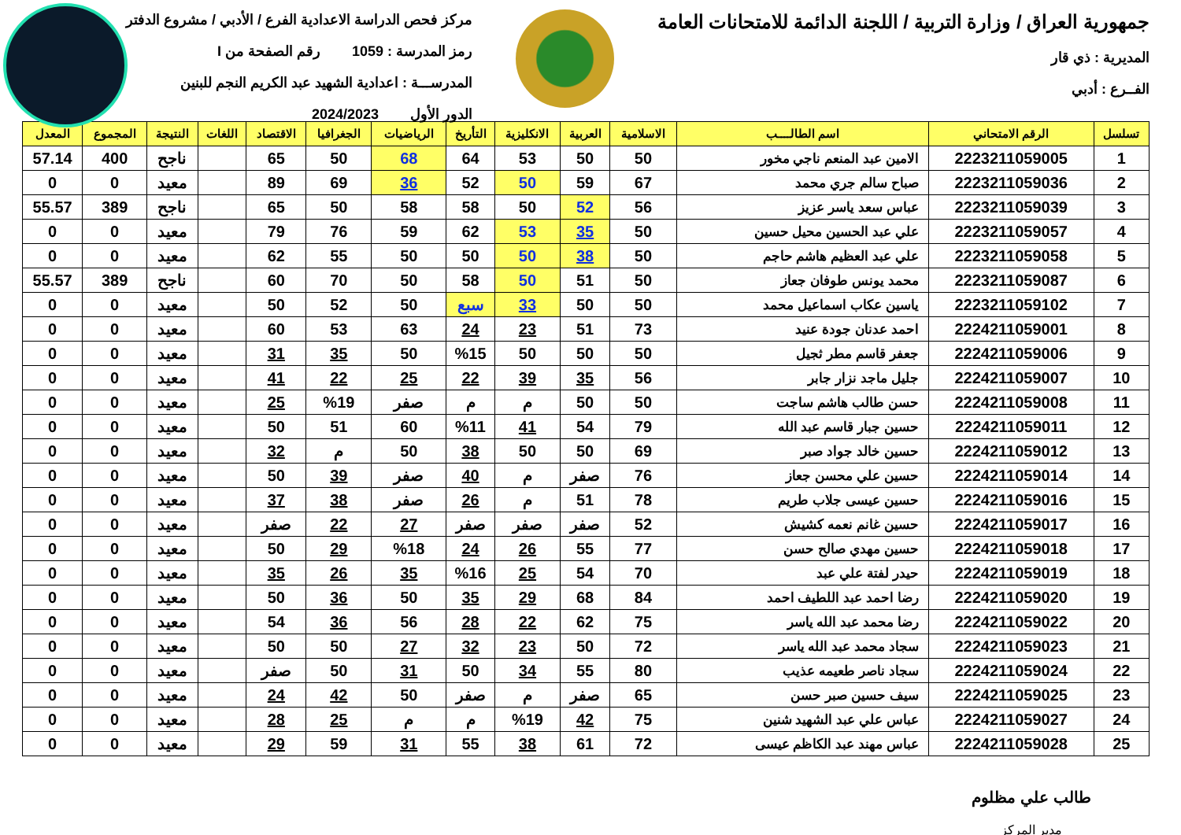جمهورية العراق / وزارة التربية / اللجنة الدائمة للامتحانات العامة
المديرية : ذي قار
الفــرع : أدبي
مركز فحص الدراسة الاعدادية الفرع / الأدبي / مشروع الدفتر
رمز المدرسة : 1059 رقم الصفحة من I
المدرســـة : اعدادية الشهيد عبد الكريم النجم للبنين
الدور الأول 2024/2023
| تسلسل | الرقم الامتحاني | اسم الطالــــب | الاسلامية | العربية | الانكليزية | التأريخ | الرياضيات | الجغرافيا | الاقتصاد | اللغات | النتيجة | المجموع | المعدل |
| --- | --- | --- | --- | --- | --- | --- | --- | --- | --- | --- | --- | --- | --- |
| 1 | 2223211059005 | الامين عبد المنعم ناجي مخور | 50 | 50 | 53 | 64 | 68 | 50 | 65 | | ناجح | 400 | 57.14 |
| 2 | 2223211059036 | صباح سالم جري محمد | 67 | 59 | 50 | 52 | 36 | 69 | 89 | | معيد | 0 | 0 |
| 3 | 2223211059039 | عباس سعد ياسر عزيز | 56 | 52 | 50 | 58 | 58 | 50 | 65 | | ناجح | 389 | 55.57 |
| 4 | 2223211059057 | علي عبد الحسين محيل حسين | 50 | 35 | 53 | 62 | 59 | 76 | 79 | | معيد | 0 | 0 |
| 5 | 2223211059058 | علي عبد العظيم هاشم حاجم | 50 | 38 | 50 | 50 | 50 | 55 | 62 | | معيد | 0 | 0 |
| 6 | 2223211059087 | محمد يونس طوفان جعاز | 50 | 51 | 50 | 58 | 50 | 70 | 60 | | ناجح | 389 | 55.57 |
| 7 | 2223211059102 | ياسين عكاب اسماعيل محمد | 50 | 50 | 33 | سبع | 50 | 52 | 50 | | معيد | 0 | 0 |
| 8 | 2224211059001 | احمد عدنان جودة عنيد | 73 | 51 | 23 | 24 | 63 | 53 | 60 | | معيد | 0 | 0 |
| 9 | 2224211059006 | جعفر قاسم مطر ثجيل | 50 | 50 | 50 | %15 | 50 | 35 | 31 | | معيد | 0 | 0 |
| 10 | 2224211059007 | جليل ماجد نزار جابر | 56 | 35 | 39 | 22 | 25 | 22 | 41 | | معيد | 0 | 0 |
| 11 | 2224211059008 | حسن طالب هاشم ساجت | 50 | 50 | م | م | صفر | %19 | 25 | | معيد | 0 | 0 |
| 12 | 2224211059011 | حسين جبار قاسم عبد الله | 79 | 54 | 41 | %11 | 60 | 51 | 50 | | معيد | 0 | 0 |
| 13 | 2224211059012 | حسين خالد جواد صبر | 69 | 50 | 50 | 38 | 50 | م | 32 | | معيد | 0 | 0 |
| 14 | 2224211059014 | حسين علي محسن جعاز | 76 | صفر | م | 40 | صفر | 39 | 50 | | معيد | 0 | 0 |
| 15 | 2224211059016 | حسين عيسى جلاب طريم | 78 | 51 | م | 26 | صفر | 38 | 37 | | معيد | 0 | 0 |
| 16 | 2224211059017 | حسين غانم نعمه كشيش | 52 | صفر | صفر | صفر | 27 | 22 | صفر | | معيد | 0 | 0 |
| 17 | 2224211059018 | حسين مهدي صالح حسن | 77 | 55 | 26 | 24 | %18 | 29 | 50 | | معيد | 0 | 0 |
| 18 | 2224211059019 | حيدر لفتة علي عبد | 70 | 54 | 25 | %16 | 35 | 26 | 35 | | معيد | 0 | 0 |
| 19 | 2224211059020 | رضا احمد عبد اللطيف احمد | 84 | 68 | 29 | 35 | 50 | 36 | 50 | | معيد | 0 | 0 |
| 20 | 2224211059022 | رضا محمد عبد الله ياسر | 75 | 62 | 22 | 28 | 56 | 36 | 54 | | معيد | 0 | 0 |
| 21 | 2224211059023 | سجاد محمد عبد الله ياسر | 72 | 50 | 23 | 32 | 27 | 50 | 50 | | معيد | 0 | 0 |
| 22 | 2224211059024 | سجاد ناصر طعيمه عذيب | 80 | 55 | 34 | 50 | 31 | 50 | صفر | | معيد | 0 | 0 |
| 23 | 2224211059025 | سيف حسين صبر حسن | 65 | صفر | م | صفر | 50 | 42 | 24 | | معيد | 0 | 0 |
| 24 | 2224211059027 | عباس علي عبد الشهيد شنين | 75 | 42 | %19 | م | م | 25 | 28 | | معيد | 0 | 0 |
| 25 | 2224211059028 | عباس مهند عبد الكاظم عيسى | 72 | 61 | 38 | 55 | 31 | 59 | 29 | | معيد | 0 | 0 |
طالب علي مظلوم
مدير المركز